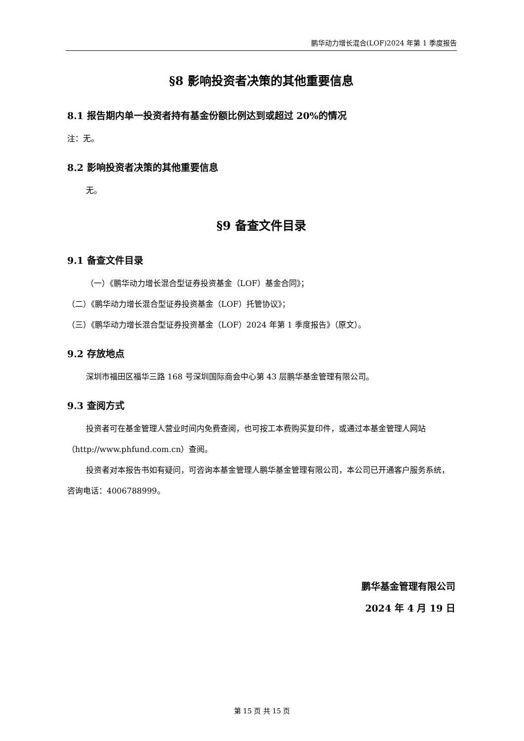鹏华动力增长混合(LOF)2024 年第 1 季度报告
§8 影响投资者决策的其他重要信息
8.1 报告期内单一投资者持有基金份额比例达到或超过 20%的情况
注：无。
8.2 影响投资者决策的其他重要信息
无。
§9 备查文件目录
9.1 备查文件目录
（一）《鹏华动力增长混合型证券投资基金（LOF）基金合同》；
（二）《鹏华动力增长混合型证券投资基金（LOF）托管协议》；
（三）《鹏华动力增长混合型证券投资基金（LOF）2024 年第 1 季度报告》（原文）。
9.2 存放地点
深圳市福田区福华三路 168 号深圳国际商会中心第 43 层鹏华基金管理有限公司。
9.3 查阅方式
投资者可在基金管理人营业时间内免费查阅，也可按工本费购买复印件，或通过本基金管理人网站（http://www.phfund.com.cn）查阅。
投资者对本报告书如有疑问，可咨询本基金管理人鹏华基金管理有限公司，本公司已开通客户服务系统，咨询电话：4006788999。
鹏华基金管理有限公司
2024 年 4 月 19 日
第 15 页 共 15 页